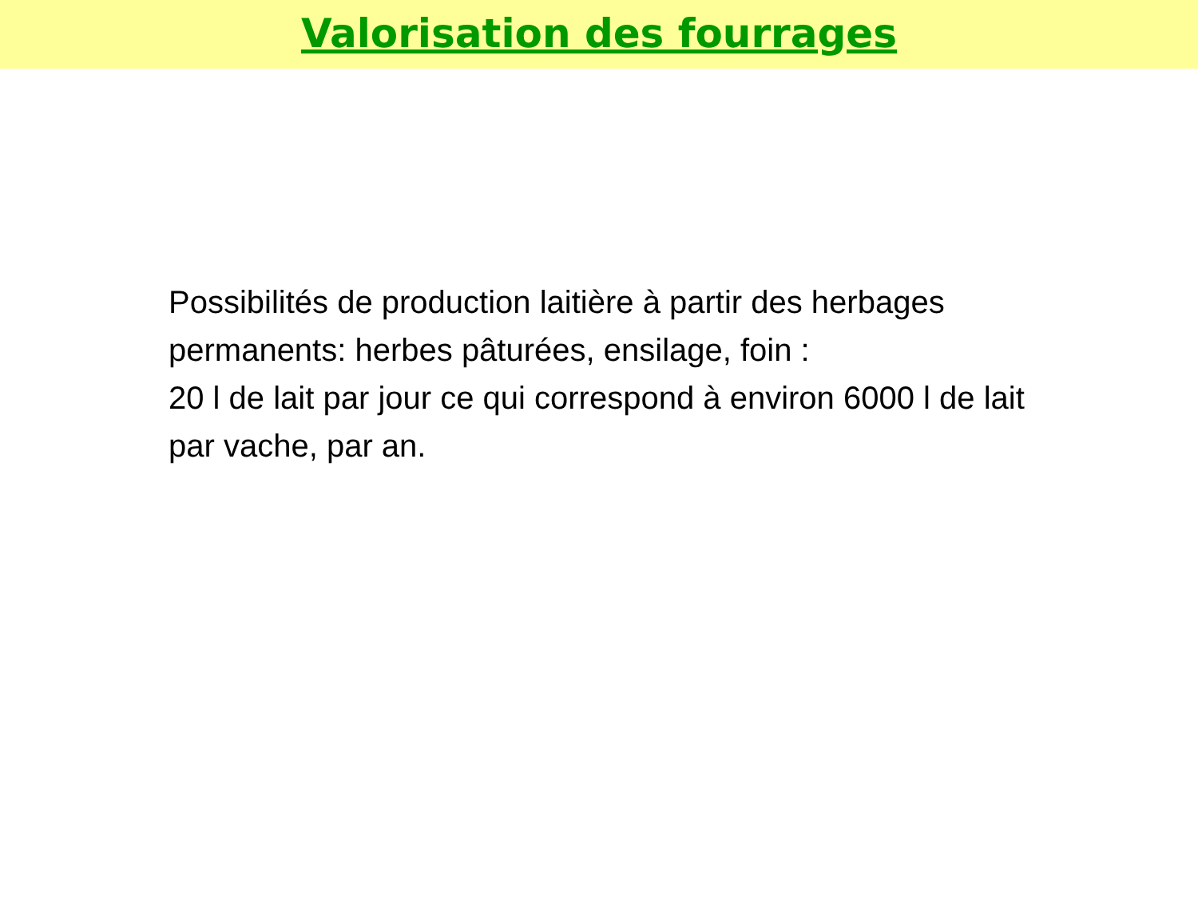Valorisation des fourrages
Possibilités de production laitière à partir des herbages permanents: herbes pâturées, ensilage, foin :
20 l de lait par jour ce qui correspond à environ 6000 l de lait par vache, par an.